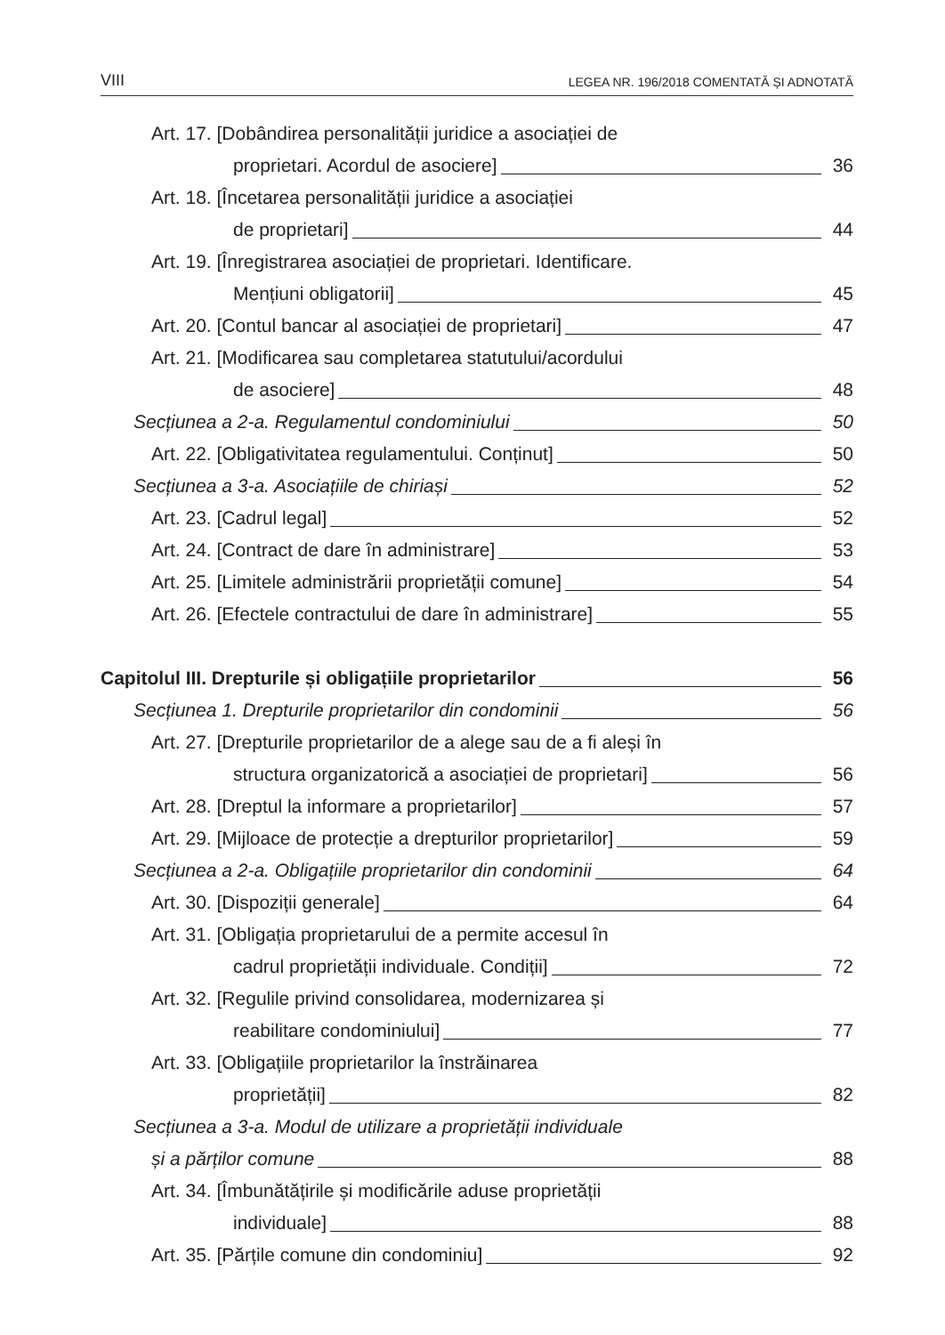VIII LEGEA NR. 196/2018 COMENTATĂ ȘI ADNOTATĂ
Art. 17. [Dobândirea personalității juridice a asociației de
proprietari. Acordul de asociere] 36
Art. 18. [Încetarea personalității juridice a asociației
de proprietari] 44
Art. 19. [Înregistrarea asociației de proprietari. Identificare.
Mențiuni obligatorii] 45
Art. 20. [Contul bancar al asociației de proprietari] 47
Art. 21. [Modificarea sau completarea statutului/acordului
de asociere] 48
Secțiunea a 2-a. Regulamentul condominiului 50
Art. 22. [Obligativitatea regulamentului. Conținut] 50
Secțiunea a 3-a. Asociațiile de chiriași 52
Art. 23. [Cadrul legal] 52
Art. 24. [Contract de dare în administrare] 53
Art. 25. [Limitele administrării proprietății comune] 54
Art. 26. [Efectele contractului de dare în administrare] 55
Capitolul III. Drepturile și obligațiile proprietarilor 56
Secțiunea 1. Drepturile proprietarilor din condominii 56
Art. 27. [Drepturile proprietarilor de a alege sau de a fi aleși în
structura organizatorică a asociației de proprietari] 56
Art. 28. [Dreptul la informare a proprietarilor] 57
Art. 29. [Mijloace de protecție a drepturilor proprietarilor] 59
Secțiunea a 2-a. Obligațiile proprietarilor din condominii 64
Art. 30. [Dispoziții generale] 64
Art. 31. [Obligația proprietarului de a permite accesul în
cadrul proprietății individuale. Condiții] 72
Art. 32. [Regulile privind consolidarea, modernizarea și
reabilitare condominiului] 77
Art. 33. [Obligațiile proprietarilor la înstrăinarea
proprietății] 82
Secțiunea a 3-a. Modul de utilizare a proprietății individuale
și a părților comune 88
Art. 34. [Îmbunătățirile și modificările aduse proprietății
individuale] 88
Art. 35. [Părțile comune din condominiu] 92